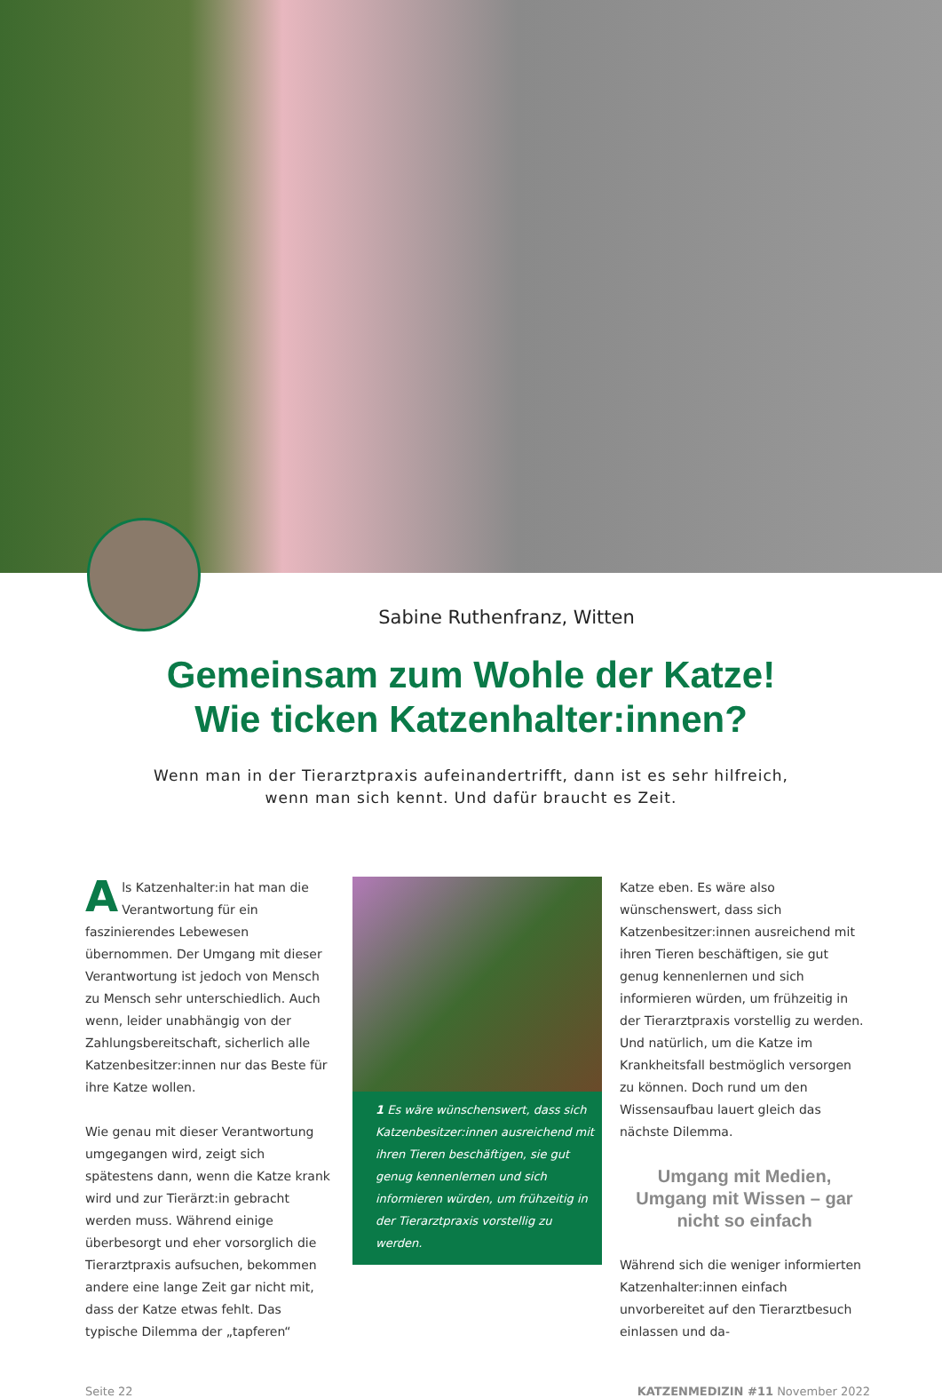Sabine Ruthenfranz, Witten
Gemeinsam zum Wohle der Katze!
Wie ticken Katzenhalter:innen?
Wenn man in der Tierarztpraxis aufeinandertrifft, dann ist es sehr hilfreich,
wenn man sich kennt. Und dafür braucht es Zeit.
Als Katzenhalter:in hat man die Verantwortung für ein faszinierendes Lebewesen übernommen. Der Umgang mit dieser Verantwortung ist jedoch von Mensch zu Mensch sehr unterschiedlich. Auch wenn, leider unabhängig von der Zahlungsbereitschaft, sicherlich alle Katzenbesitzer:innen nur das Beste für ihre Katze wollen.
Wie genau mit dieser Verantwortung umgegangen wird, zeigt sich spätestens dann, wenn die Katze krank wird und zur Tierärzt:in gebracht werden muss. Während einige überbesorgt und eher vorsorglich die Tierarztpraxis aufsuchen, bekommen andere eine lange Zeit gar nicht mit, dass der Katze etwas fehlt. Das typische Dilemma der „tapferen“
1 Es wäre wünschenswert, dass sich Katzenbesitzer:innen ausreichend mit ihren Tieren beschäftigen, sie gut genug kennenlernen und sich informieren würden, um frühzeitig in der Tierarztpraxis vorstellig zu werden.
Katze eben. Es wäre also wünschenswert, dass sich Katzenbesitzer:innen ausreichend mit ihren Tieren beschäftigen, sie gut genug kennenlernen und sich informieren würden, um frühzeitig in der Tierarztpraxis vorstellig zu werden. Und natürlich, um die Katze im Krankheitsfall bestmöglich versorgen zu können. Doch rund um den Wissensaufbau lauert gleich das nächste Dilemma.
Umgang mit Medien,
Umgang mit Wissen – gar nicht so einfach
Während sich die weniger informierten Katzenhalter:innen einfach unvorbereitet auf den Tierarztbesuch einlassen und da-
Seite 22 KATZENMEDIZIN #11 November 2022